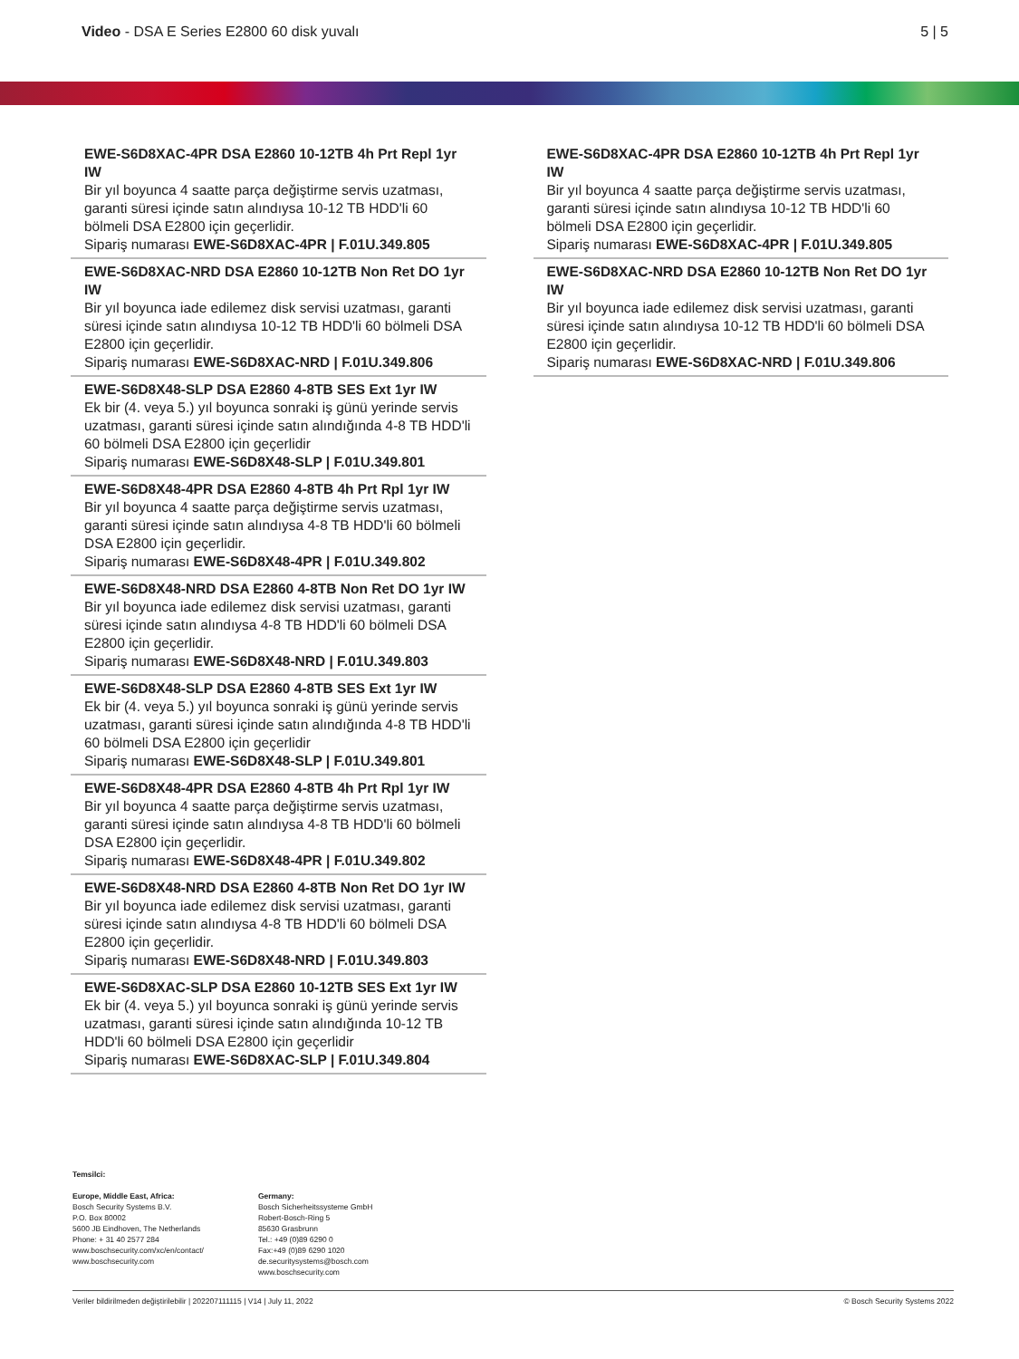Video - DSA E Series E2800 60 disk yuvalı
5 | 5
EWE-S6D8XAC-4PR DSA E2860 10-12TB 4h Prt Repl 1yr IW
Bir yıl boyunca 4 saatte parça değiştirme servis uzatması, garanti süresi içinde satın alındıysa 10-12 TB HDD'li 60 bölmeli DSA E2800 için geçerlidir.
Sipariş numarası EWE-S6D8XAC-4PR | F.01U.349.805
EWE-S6D8XAC-NRD DSA E2860 10-12TB Non Ret DO 1yr IW
Bir yıl boyunca iade edilemez disk servisi uzatması, garanti süresi içinde satın alındıysa 10-12 TB HDD'li 60 bölmeli DSA E2800 için geçerlidir.
Sipariş numarası EWE-S6D8XAC-NRD | F.01U.349.806
EWE-S6D8X48-SLP DSA E2860 4-8TB SES Ext 1yr IW
Ek bir (4. veya 5.) yıl boyunca sonraki iş günü yerinde servis uzatması, garanti süresi içinde satın alındığında 4-8 TB HDD'li 60 bölmeli DSA E2800 için geçerlidir
Sipariş numarası EWE-S6D8X48-SLP | F.01U.349.801
EWE-S6D8X48-4PR DSA E2860 4-8TB 4h Prt Rpl 1yr IW
Bir yıl boyunca 4 saatte parça değiştirme servis uzatması, garanti süresi içinde satın alındıysa 4-8 TB HDD'li 60 bölmeli DSA E2800 için geçerlidir.
Sipariş numarası EWE-S6D8X48-4PR | F.01U.349.802
EWE-S6D8X48-NRD DSA E2860 4-8TB Non Ret DO 1yr IW
Bir yıl boyunca iade edilemez disk servisi uzatması, garanti süresi içinde satın alındıysa 4-8 TB HDD'li 60 bölmeli DSA E2800 için geçerlidir.
Sipariş numarası EWE-S6D8X48-NRD | F.01U.349.803
EWE-S6D8X48-SLP DSA E2860 4-8TB SES Ext 1yr IW
Ek bir (4. veya 5.) yıl boyunca sonraki iş günü yerinde servis uzatması, garanti süresi içinde satın alındığında 4-8 TB HDD'li 60 bölmeli DSA E2800 için geçerlidir
Sipariş numarası EWE-S6D8X48-SLP | F.01U.349.801
EWE-S6D8X48-4PR DSA E2860 4-8TB 4h Prt Rpl 1yr IW
Bir yıl boyunca 4 saatte parça değiştirme servis uzatması, garanti süresi içinde satın alındıysa 4-8 TB HDD'li 60 bölmeli DSA E2800 için geçerlidir.
Sipariş numarası EWE-S6D8X48-4PR | F.01U.349.802
EWE-S6D8X48-NRD DSA E2860 4-8TB Non Ret DO 1yr IW
Bir yıl boyunca iade edilemez disk servisi uzatması, garanti süresi içinde satın alındıysa 4-8 TB HDD'li 60 bölmeli DSA E2800 için geçerlidir.
Sipariş numarası EWE-S6D8X48-NRD | F.01U.349.803
EWE-S6D8XAC-SLP DSA E2860 10-12TB SES Ext 1yr IW
Ek bir (4. veya 5.) yıl boyunca sonraki iş günü yerinde servis uzatması, garanti süresi içinde satın alındığında 10-12 TB HDD'li 60 bölmeli DSA E2800 için geçerlidir
Sipariş numarası EWE-S6D8XAC-SLP | F.01U.349.804
EWE-S6D8XAC-4PR DSA E2860 10-12TB 4h Prt Repl 1yr IW
Bir yıl boyunca 4 saatte parça değiştirme servis uzatması, garanti süresi içinde satın alındıysa 10-12 TB HDD'li 60 bölmeli DSA E2800 için geçerlidir.
Sipariş numarası EWE-S6D8XAC-4PR | F.01U.349.805
EWE-S6D8XAC-NRD DSA E2860 10-12TB Non Ret DO 1yr IW
Bir yıl boyunca iade edilemez disk servisi uzatması, garanti süresi içinde satın alındıysa 10-12 TB HDD'li 60 bölmeli DSA E2800 için geçerlidir.
Sipariş numarası EWE-S6D8XAC-NRD | F.01U.349.806
Temsilci:
Europe, Middle East, Africa:
Bosch Security Systems B.V.
P.O. Box 80002
5600 JB Eindhoven, The Netherlands
Phone: + 31 40 2577 284
www.boschsecurity.com/xc/en/contact/
www.boschsecurity.com
Germany:
Bosch Sicherheitssysteme GmbH
Robert-Bosch-Ring 5
85630 Grasbrunn
Tel.: +49 (0)89 6290 0
Fax:+49 (0)89 6290 1020
de.securitysystems@bosch.com
www.boschsecurity.com
Veriler bildirilmeden değiştirilebilir | 202207111115 | V14 | July 11, 2022 © Bosch Security Systems 2022